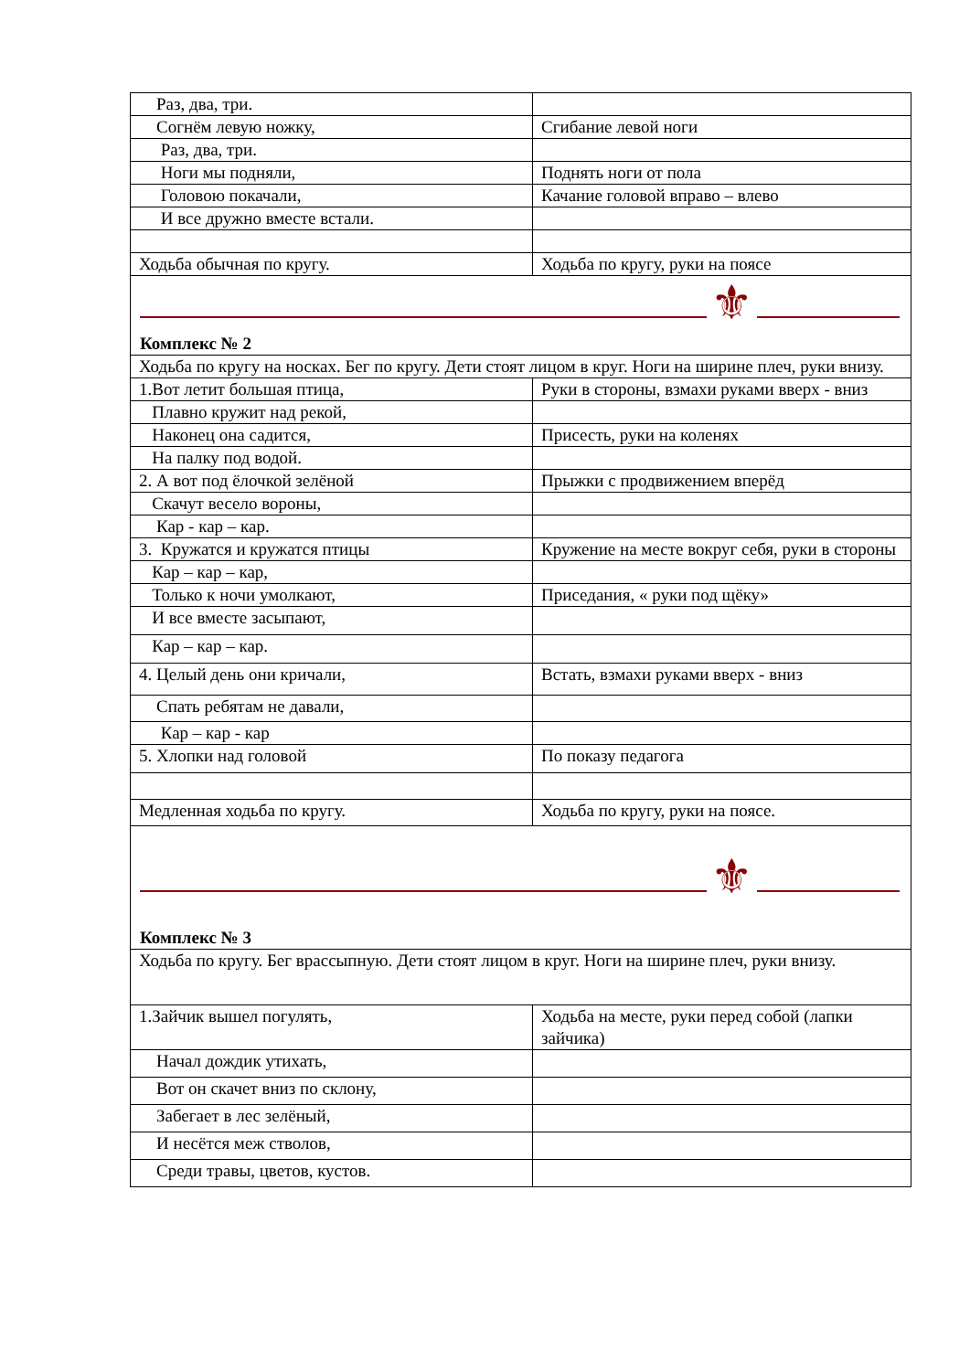| Раз, два, три. | |
| Согнём левую ножку, | Сгибание левой ноги |
| Раз, два, три. | |
| Ноги мы подняли, | Поднять ноги от пола |
| Головою покачали, | Качание головой вправо – влево |
| И все дружно вместе встали. | |
| Ходьба обычная по кругу. | Ходьба по кругу, руки на поясе |
⚜
Комплекс № 2
| Ходьба по кругу на носках. Бег по кругу. Дети стоят лицом в круг. Ноги на ширине плеч, руки внизу. | |
| 1.Вот летит большая птица, | Руки в стороны, взмахи руками вверх - вниз |
| Плавно кружит над рекой, | |
| Наконец она садится, | Присесть, руки на коленях |
| На палку под водой. | |
| 2. А вот под ёлочкой зелёной | Прыжки с продвижением вперёд |
| Скачут весело вороны, | |
| Кар - кар – кар. | |
| 3. Кружатся и кружатся птицы | Кружение на месте вокруг себя, руки в стороны |
| Кар – кар – кар, | |
| Только к ночи умолкают, | Приседания, « руки под щёку» |
| И все вместе засыпают, | |
| Кар – кар – кар. | |
| 4. Целый день они кричали, | Встать, взмахи руками вверх - вниз |
| Спать ребятам не давали, | |
| Кар – кар - кар | |
| 5. Хлопки над головой | По показу педагога |
| Медленная ходьба по кругу. | Ходьба по кругу, руки на поясе. |
⚜
Комплекс № 3
| Ходьба по кругу. Бег врассыпную. Дети стоят лицом в круг. Ноги на ширине плеч, руки внизу. | |
| 1.Зайчик вышел погулять, | Ходьба на месте, руки перед собой (лапки зайчика) |
| Начал дождик утихать, | |
| Вот он скачет вниз по склону, | |
| Забегает в лес зелёный, | |
| И несётся меж стволов, | |
| Среди травы, цветов, кустов. | |